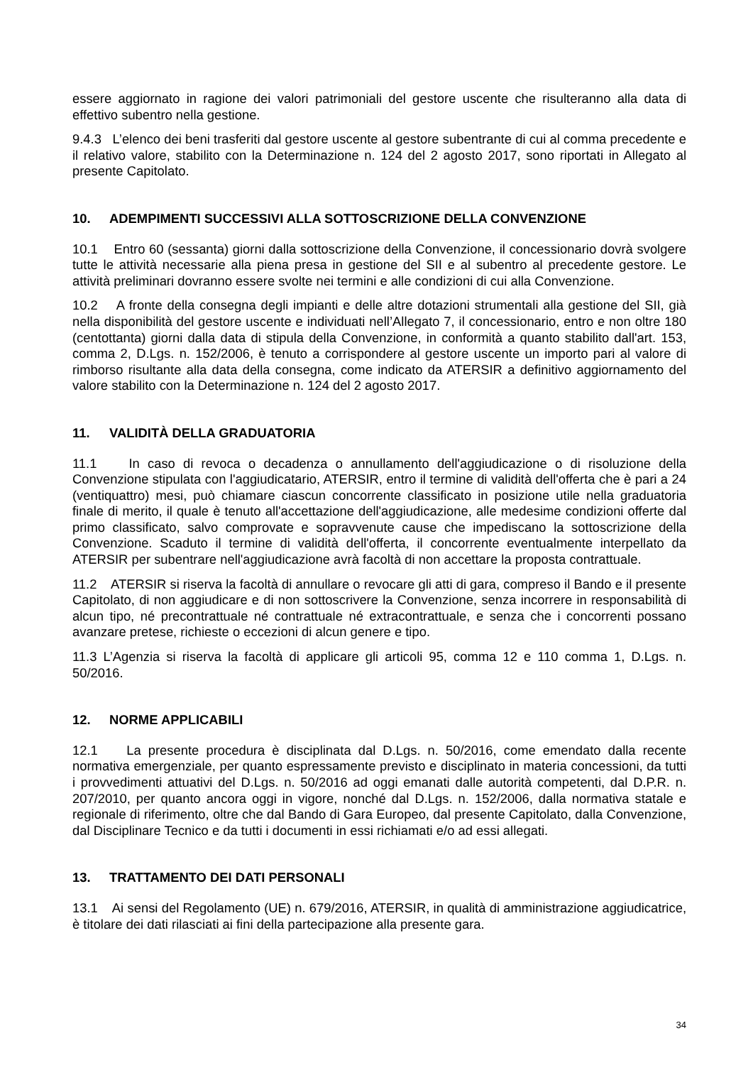essere aggiornato in ragione dei valori patrimoniali del gestore uscente che risulteranno alla data di effettivo subentro nella gestione.
9.4.3 L’elenco dei beni trasferiti dal gestore uscente al gestore subentrante di cui al comma precedente e il relativo valore, stabilito con la Determinazione n. 124 del 2 agosto 2017, sono riportati in Allegato al presente Capitolato.
10. ADEMPIMENTI SUCCESSIVI ALLA SOTTOSCRIZIONE DELLA CONVENZIONE
10.1 Entro 60 (sessanta) giorni dalla sottoscrizione della Convenzione, il concessionario dovrà svolgere tutte le attività necessarie alla piena presa in gestione del SII e al subentro al precedente gestore. Le attività preliminari dovranno essere svolte nei termini e alle condizioni di cui alla Convenzione.
10.2 A fronte della consegna degli impianti e delle altre dotazioni strumentali alla gestione del SII, già nella disponibilità del gestore uscente e individuati nell’Allegato 7, il concessionario, entro e non oltre 180 (centottanta) giorni dalla data di stipula della Convenzione, in conformità a quanto stabilito dall'art. 153, comma 2, D.Lgs. n. 152/2006, è tenuto a corrispondere al gestore uscente un importo pari al valore di rimborso risultante alla data della consegna, come indicato da ATERSIR a definitivo aggiornamento del valore stabilito con la Determinazione n. 124 del 2 agosto 2017.
11. VALIDITÀ DELLA GRADUATORIA
11.1 In caso di revoca o decadenza o annullamento dell'aggiudicazione o di risoluzione della Convenzione stipulata con l'aggiudicatario, ATERSIR, entro il termine di validità dell'offerta che è pari a 24 (ventiquattro) mesi, può chiamare ciascun concorrente classificato in posizione utile nella graduatoria finale di merito, il quale è tenuto all'accettazione dell'aggiudicazione, alle medesime condizioni offerte dal primo classificato, salvo comprovate e sopravvenute cause che impediscano la sottoscrizione della Convenzione. Scaduto il termine di validità dell'offerta, il concorrente eventualmente interpellato da ATERSIR per subentrare nell'aggiudicazione avrà facoltà di non accettare la proposta contrattuale.
11.2 ATERSIR si riserva la facoltà di annullare o revocare gli atti di gara, compreso il Bando e il presente Capitolato, di non aggiudicare e di non sottoscrivere la Convenzione, senza incorrere in responsabilità di alcun tipo, né precontrattuale né contrattuale né extracontrattuale, e senza che i concorrenti possano avanzare pretese, richieste o eccezioni di alcun genere e tipo.
11.3 L’Agenzia si riserva la facoltà di applicare gli articoli 95, comma 12 e 110 comma 1, D.Lgs. n. 50/2016.
12. NORME APPLICABILI
12.1 La presente procedura è disciplinata dal D.Lgs. n. 50/2016, come emendato dalla recente normativa emergenziale, per quanto espressamente previsto e disciplinato in materia concessioni, da tutti i provvedimenti attuativi del D.Lgs. n. 50/2016 ad oggi emanati dalle autorità competenti, dal D.P.R. n. 207/2010, per quanto ancora oggi in vigore, nonché dal D.Lgs. n. 152/2006, dalla normativa statale e regionale di riferimento, oltre che dal Bando di Gara Europeo, dal presente Capitolato, dalla Convenzione, dal Disciplinare Tecnico e da tutti i documenti in essi richiamati e/o ad essi allegati.
13. TRATTAMENTO DEI DATI PERSONALI
13.1 Ai sensi del Regolamento (UE) n. 679/2016, ATERSIR, in qualità di amministrazione aggiudicatrice, è titolare dei dati rilasciati ai fini della partecipazione alla presente gara.
34